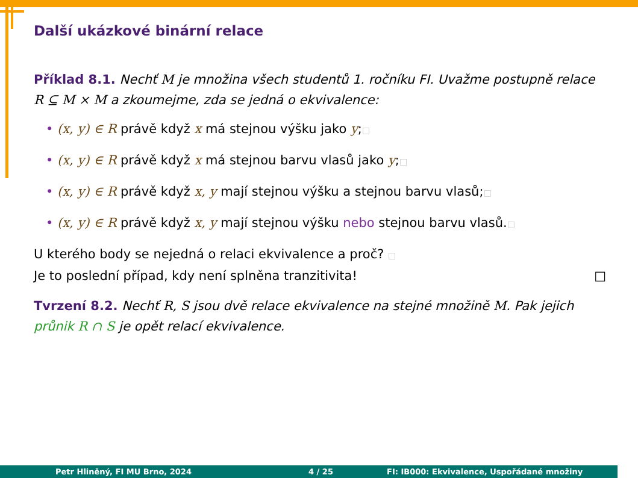Další ukázkové binární relace
Příklad 8.1. Nechť M je množina všech studentů 1. ročníku FI. Uvažme postupně relace R ⊆ M × M a zkoumejme, zda se jedná o ekvivalence:
• (x, y) ∈ R právě když x má stejnou výšku jako y;□
• (x, y) ∈ R právě když x má stejnou barvu vlasů jako y;□
• (x, y) ∈ R právě když x, y mají stejnou výšku a stejnou barvu vlasů;□
• (x, y) ∈ R právě když x, y mají stejnou výšku nebo stejnou barvu vlasů.□
U kterého body se nejedná o relaci ekvivalence a proč? □
Je to poslední případ, kdy není splněna tranzitivita! □
Tvrzení 8.2. Nechť R, S jsou dvě relace ekvivalence na stejné množině M. Pak jejich průnik R ∩ S je opět relací ekvivalence.
Petr Hliněný, FI MU Brno, 2024 4 / 25 FI: IB000: Ekvivalence, Uspořádané množiny